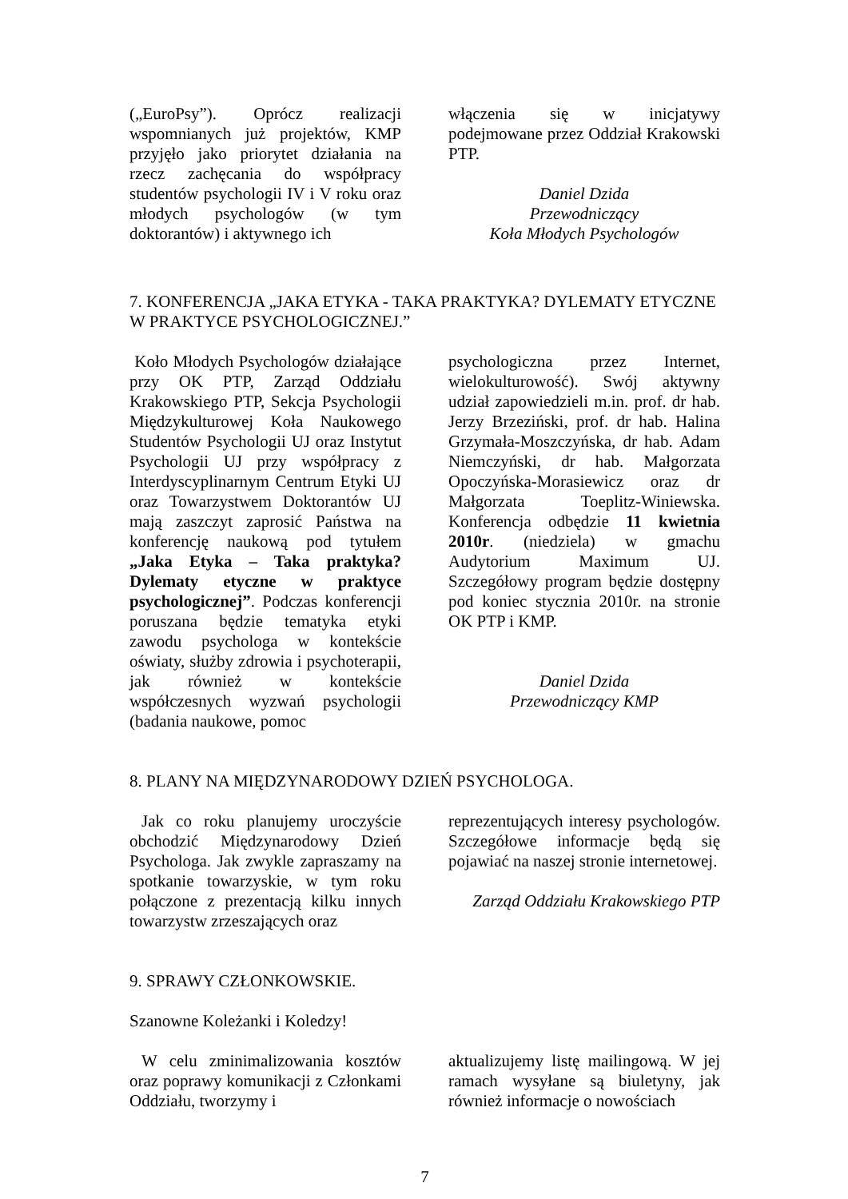(„EuroPsy”). Oprócz realizacji wspomnianych już projektów, KMP przyjęło jako priorytet działania na rzecz zachęcania do współpracy studentów psychologii IV i V roku oraz młodych psychologów (w tym doktorantów) i aktywnego ich
włączenia się w inicjatywy podejmowane przez Oddział Krakowski PTP.
Daniel Dzida
Przewodniczący
Koła Młodych Psychologów
7. KONFERENCJA „JAKA ETYKA - TAKA PRAKTYKA? DYLEMATY ETYCZNE W PRAKTYCE PSYCHOLOGICZNEJ.”
Koło Młodych Psychologów działające przy OK PTP, Zarząd Oddziału Krakowskiego PTP, Sekcja Psychologii Międzykulturowej Koła Naukowego Studentów Psychologii UJ oraz Instytut Psychologii UJ przy współpracy z Interdyscyplinarnym Centrum Etyki UJ oraz Towarzystwem Doktorantów UJ mają zaszczyt zaprosić Państwa na konferencję naukową pod tytułem „Jaka Etyka – Taka praktyka? Dylematy etyczne w praktyce psychologicznej”. Podczas konferencji poruszana będzie tematyka etyki zawodu psychologa w kontekście oświaty, służby zdrowia i psychoterapii, jak również w kontekście współczesnych wyzwań psychologii (badania naukowe, pomoc
psychologiczna przez Internet, wielokulturowość). Swój aktywny udział zapowiedzieli m.in. prof. dr hab. Jerzy Brzeziński, prof. dr hab. Halina Grzymała-Moszczyńska, dr hab. Adam Niemczyński, dr hab. Małgorzata Opoczyńska-Morasiewicz oraz dr Małgorzata Toeplitz-Winiewska. Konferencja odbędzie 11 kwietnia 2010r. (niedziela) w gmachu Audytorium Maximum UJ. Szczegółowy program będzie dostępny pod koniec stycznia 2010r. na stronie OK PTP i KMP.
Daniel Dzida
Przewodniczący KMP
8. PLANY NA MIĘDZYNARODOWY DZIEŃ PSYCHOLOGA.
Jak co roku planujemy uroczyście obchodzić Międzynarodowy Dzień Psychologa. Jak zwykle zapraszamy na spotkanie towarzyskie, w tym roku połączone z prezentacją kilku innych towarzystw zrzeszających oraz
reprezentujących interesy psychologów. Szczegółowe informacje będą się pojawiać na naszej stronie internetowej.
Zarząd Oddziału Krakowskiego PTP
9. SPRAWY CZŁONKOWSKIE.
Szanowne Koleżanki i Koledzy!
W celu zminimalizowania kosztów oraz poprawy komunikacji z Członkami Oddziału, tworzymy i
aktualizujemy listę mailingową. W jej ramach wysyłane są biuletyny, jak również informacje o nowościach
7